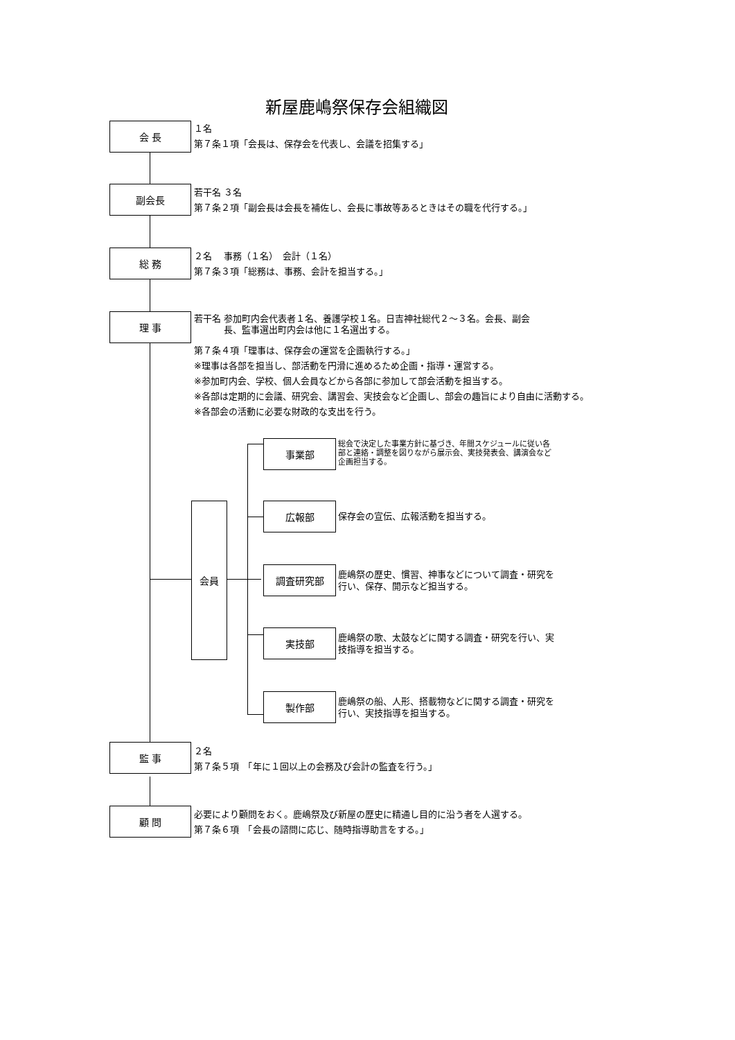新屋鹿嶋祭保存会組織図
会 長
１名
第７条１項「会長は、保存会を代表し、会議を招集する」
副会長
若干名 ３名
第７条２項「副会長は会長を補佐し、会長に事故等あるときはその職を代行する。」
総 務
２名　 事務（１名）　会計（１名）
第７条３項「総務は、事務、会計を担当する。」
理 事
若干名 参加町内会代表者１名、養護学校１名。日吉神社総代２～３名。会長、副会
　　　 長、監事選出町内会は他に１名選出する。
第７条４項「理事は、保存会の運営を企画執行する。」
※理事は各部を担当し、部活動を円滑に進めるため企画・指導・運営する。
※参加町内会、学校、個人会員などから各部に参加して部会活動を担当する。
※各部は定期的に会議、研究会、講習会、実技会など企画し、部会の趣旨により自由に活動する。
※各部会の活動に必要な財政的な支出を行う。
会員
事業部
総会で決定した事業方針に基づき、年間スケジュールに従い各
部と連絡・調整を図りながら展示会、実技発表会、講演会など
企画担当する。
広報部
保存会の宣伝、広報活動を担当する。
調査研究部
鹿嶋祭の歴史、慣習、神事などについて調査・研究を
行い、保存、開示など担当する。
実技部
鹿嶋祭の歌、太鼓などに関する調査・研究を行い、実
技指導を担当する。
製作部
鹿嶋祭の船、人形、搭載物などに関する調査・研究を
行い、実技指導を担当する。
監 事
２名
第７条５項　「年に１回以上の会務及び会計の監査を行う。」
顧 問
必要により顧問をおく。鹿嶋祭及び新屋の歴史に精通し目的に沿う者を人選する。
第７条６項　「会長の諮問に応じ、随時指導助言をする。」